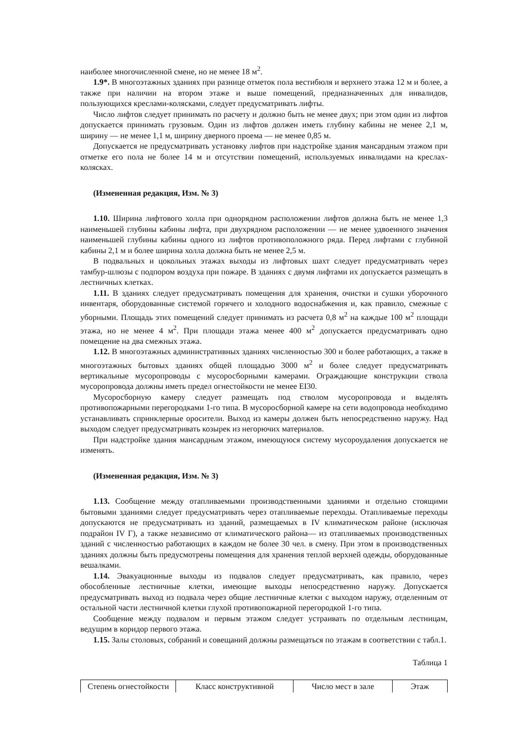наиболее многочисленной смене, но не менее 18 м<sup>2</sup>.
1.9*. В многоэтажных зданиях при разнице отметок пола вестибюля и верхнего этажа 12 м и более, а также при наличии на втором этаже и выше помещений, предназначенных для инвалидов, пользующихся креслами-колясками, следует предусматривать лифты.
Число лифтов следует принимать по расчету и должно быть не менее двух; при этом один из лифтов допускается принимать грузовым. Один из лифтов должен иметь глубину кабины не менее 2,1 м, ширину — не менее 1,1 м, ширину дверного проема — не менее 0,85 м.
Допускается не предусматривать установку лифтов при надстройке здания мансардным этажом при отметке его пола не более 14 м и отсутствии помещений, используемых инвалидами на креслах-колясках.
(Измененная редакция, Изм. № 3)
1.10. Ширина лифтового холла при однорядном расположении лифтов должна быть не менее 1,3 наименьшей глубины кабины лифта, при двухрядном расположении — не менее удвоенного значения наименьшей глубины кабины одного из лифтов противоположного ряда. Перед лифтами с глубиной кабины 2,1 м и более ширина холла должна быть не менее 2,5 м.
В подвальных и цокольных этажах выходы из лифтовых шахт следует предусматривать через тамбур-шлюзы с подпором воздуха при пожаре. В зданиях с двумя лифтами их допускается размещать в лестничных клетках.
1.11. В зданиях следует предусматривать помещения для хранения, очистки и сушки уборочного инвентаря, оборудованные системой горячего и холодного водоснабжения и, как правило, смежные с уборными. Площадь этих помещений следует принимать из расчета 0,8 м<sup>2</sup> на каждые 100 м<sup>2</sup> площади этажа, но не менее 4 м<sup>2</sup>. При площади этажа менее 400 м<sup>2</sup> допускается предусматривать одно помещение на два смежных этажа.
1.12. В многоэтажных административных зданиях численностью 300 и более работающих, а также в многоэтажных бытовых зданиях общей площадью 3000 м<sup>2</sup> и более следует предусматривать вертикальные мусоропроводы с мусоросборными камерами. Ограждающие конструкции ствола мусоропровода должны иметь предел огнестойкости не менее EI30.
Мусоросборную камеру следует размещать под стволом мусоропровода и выделять противопожарными перегородками 1-го типа. В мусоросборной камере на сети водопровода необходимо устанавливать спринклерные оросители. Выход из камеры должен быть непосредственно наружу. Над выходом следует предусматривать козырек из негорючих материалов.
При надстройке здания мансардным этажом, имеющуюся систему мусороудаления допускается не изменять.
(Измененная редакция, Изм. № 3)
1.13. Сообщение между отапливаемыми производственными зданиями и отдельно стоящими бытовыми зданиями следует предусматривать через отапливаемые переходы. Отапливаемые переходы допускаются не предусматривать из зданий, размещаемых в IV климатическом районе (исключая подрайон IV Г), а также независимо от климатического района— из отапливаемых производственных зданий с численностью работающих в каждом не более 30 чел. в смену. При этом в производственных зданиях должны быть предусмотрены помещения для хранения теплой верхней одежды, оборудованные вешалками.
1.14. Эвакуационные выходы из подвалов следует предусматривать, как правило, через обособленные лестничные клетки, имеющие выходы непосредственно наружу. Допускается предусматривать выход из подвала через общие лестничные клетки с выходом наружу, отделенным от остальной части лестничной клетки глухой противопожарной перегородкой 1-го типа.
Сообщение между подвалом и первым этажом следует устраивать по отдельным лестницам, ведущим в коридор первого этажа.
1.15. Залы столовых, собраний и совещаний должны размещаться по этажам в соответствии с табл.1.
Таблица 1
| Степень огнестойкости | Класс конструктивной | Число мест в зале | Этаж |